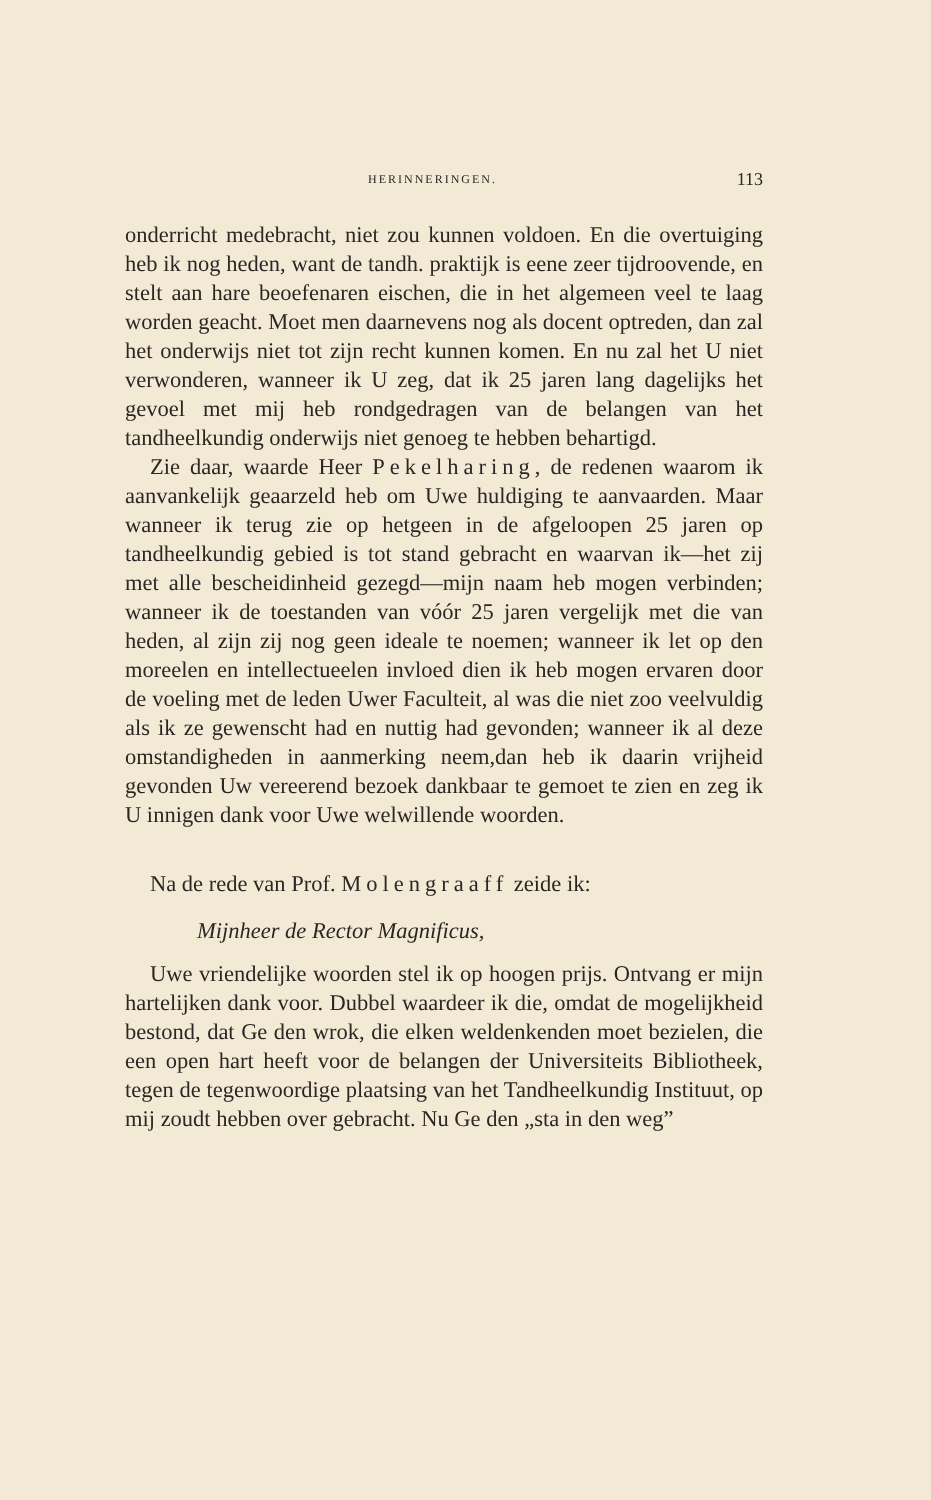HERINNERINGEN. 113
onderricht medebracht, niet zou kunnen voldoen. En die overtuiging heb ik nog heden, want de tandh. praktijk is eene zeer tijdroovende, en stelt aan hare beoefenaren eischen, die in het algemeen veel te laag worden geacht. Moet men daarnevens nog als docent optreden, dan zal het onderwijs niet tot zijn recht kunnen komen. En nu zal het U niet verwonderen, wanneer ik U zeg, dat ik 25 jaren lang dagelijks het gevoel met mij heb rondgedragen van de belangen van het tandheelkundig onderwijs niet genoeg te hebben behartigd.
Zie daar, waarde Heer Pekelharing, de redenen waarom ik aanvankelijk geaarzeld heb om Uwe huldiging te aanvaarden. Maar wanneer ik terug zie op hetgeen in de afgeloopen 25 jaren op tandheelkundig gebied is tot stand gebracht en waarvan ik—het zij met alle bescheidinheid gezegd—mijn naam heb mogen verbinden; wanneer ik de toestanden van vóór 25 jaren vergelijk met die van heden, al zijn zij nog geen ideale te noemen; wanneer ik let op den moreelen en intellectueelen invloed dien ik heb mogen ervaren door de voeling met de leden Uwer Faculteit, al was die niet zoo veelvuldig als ik ze gewenscht had en nuttig had gevonden; wanneer ik al deze omstandigheden in aanmerking neem,dan heb ik daarin vrijheid gevonden Uw vereerend bezoek dankbaar te gemoet te zien en zeg ik U innigen dank voor Uwe welwillende woorden.
Na de rede van Prof. Molengraaff zeide ik:
Mijnheer de Rector Magnificus,
Uwe vriendelijke woorden stel ik op hoogen prijs. Ontvang er mijn hartelijken dank voor. Dubbel waardeer ik die, omdat de mogelijkheid bestond, dat Ge den wrok, die elken weldenkenden moet bezielen, die een open hart heeft voor de belangen der Universiteits Bibliotheek, tegen de tegenwoordige plaatsing van het Tandheelkundig Instituut, op mij zoudt hebben over gebracht. Nu Ge den „sta in den weg”